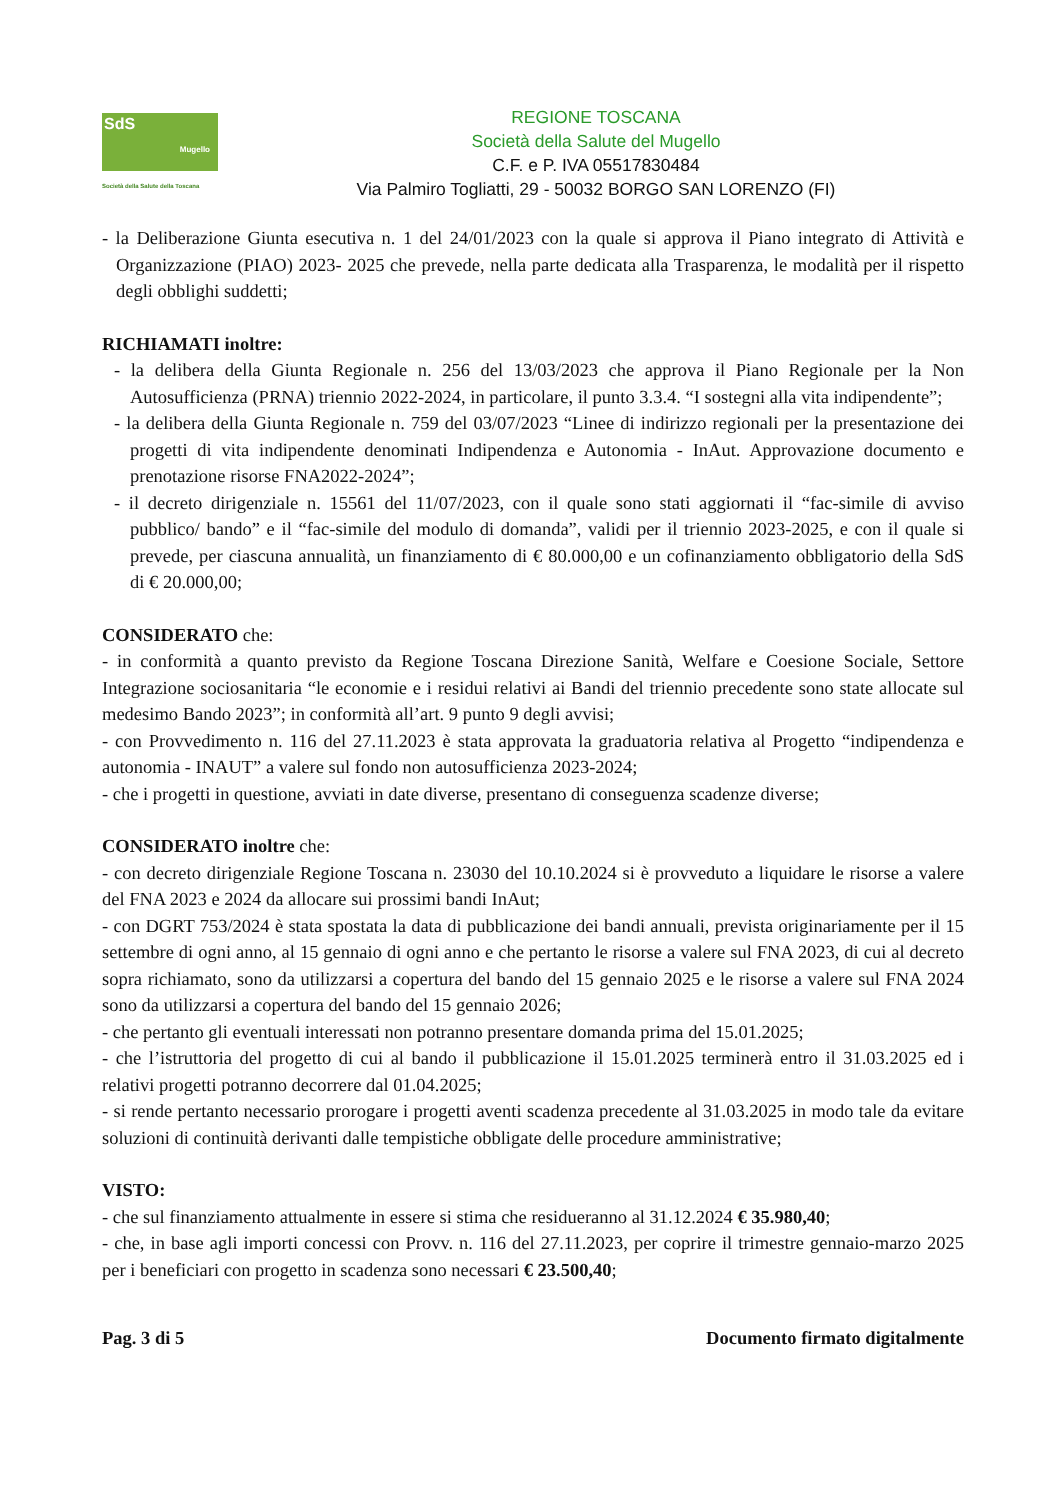SdS
Mugello
Società della Salute della Toscana
REGIONE TOSCANA
Società della Salute del Mugello
C.F. e P. IVA 05517830484
Via Palmiro Togliatti, 29 - 50032 BORGO SAN LORENZO (FI)
- la Deliberazione Giunta esecutiva n. 1 del 24/01/2023 con la quale si approva il Piano integrato di Attività e Organizzazione (PIAO) 2023- 2025 che prevede, nella parte dedicata alla Trasparenza, le modalità per il rispetto degli obblighi suddetti;
RICHIAMATI inoltre:
- la delibera della Giunta Regionale n. 256 del 13/03/2023 che approva il Piano Regionale per la Non Autosufficienza (PRNA) triennio 2022-2024, in particolare, il punto 3.3.4. “I sostegni alla vita indipendente”;
- la delibera della Giunta Regionale n. 759 del 03/07/2023 “Linee di indirizzo regionali per la presentazione dei progetti di vita indipendente denominati Indipendenza e Autonomia - InAut. Approvazione documento e prenotazione risorse FNA2022-2024”;
- il decreto dirigenziale n. 15561 del 11/07/2023, con il quale sono stati aggiornati il “fac-simile di avviso pubblico/ bando” e il “fac-simile del modulo di domanda”, validi per il triennio 2023-2025, e con il quale si prevede, per ciascuna annualità, un finanziamento di € 80.000,00 e un cofinanziamento obbligatorio della SdS di € 20.000,00;
CONSIDERATO che:
- in conformità a quanto previsto da Regione Toscana Direzione Sanità, Welfare e Coesione Sociale, Settore Integrazione sociosanitaria “le economie e i residui relativi ai Bandi del triennio precedente sono state allocate sul medesimo Bando 2023”; in conformità all’art. 9 punto 9 degli avvisi;
- con Provvedimento n. 116 del 27.11.2023 è stata approvata la graduatoria relativa al Progetto “indipendenza e autonomia - INAUT” a valere sul fondo non autosufficienza 2023-2024;
- che i progetti in questione, avviati in date diverse, presentano di conseguenza scadenze diverse;
CONSIDERATO inoltre che:
- con decreto dirigenziale Regione Toscana n. 23030 del 10.10.2024 si è provveduto a liquidare le risorse a valere del FNA 2023 e 2024 da allocare sui prossimi bandi InAut;
- con DGRT 753/2024 è stata spostata la data di pubblicazione dei bandi annuali, prevista originariamente per il 15 settembre di ogni anno, al 15 gennaio di ogni anno e che pertanto le risorse a valere sul FNA 2023, di cui al decreto sopra richiamato, sono da utilizzarsi a copertura del bando del 15 gennaio 2025 e le risorse a valere sul FNA 2024 sono da utilizzarsi a copertura del bando del 15 gennaio 2026;
- che pertanto gli eventuali interessati non potranno presentare domanda prima del 15.01.2025;
- che l’istruttoria del progetto di cui al bando il pubblicazione il 15.01.2025 terminerà entro il 31.03.2025 ed i relativi progetti potranno decorrere dal 01.04.2025;
- si rende pertanto necessario prorogare i progetti aventi scadenza precedente al 31.03.2025 in modo tale da evitare soluzioni di continuità derivanti dalle tempistiche obbligate delle procedure amministrative;
VISTO:
- che sul finanziamento attualmente in essere si stima che residueranno al 31.12.2024 € 35.980,40;
- che, in base agli importi concessi con Provv. n. 116 del 27.11.2023, per coprire il trimestre gennaio-marzo 2025 per i beneficiari con progetto in scadenza sono necessari € 23.500,40;
Pag. 3 di 5 Documento firmato digitalmente